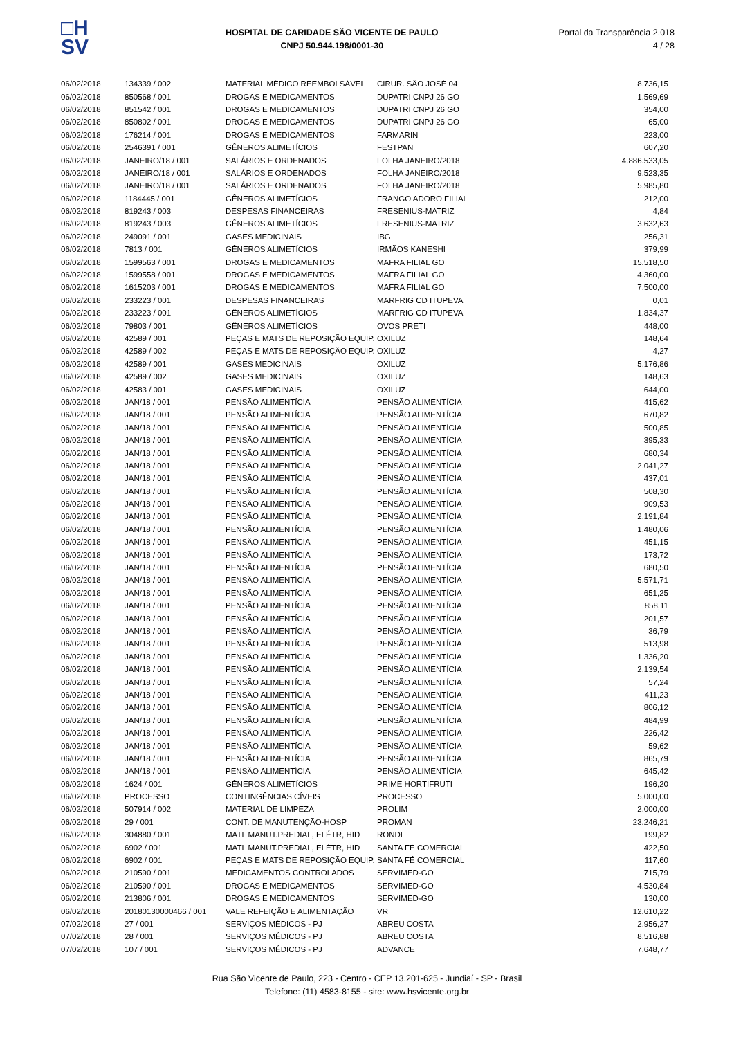□H
SV
HOSPITAL DE CARIDADE SÃO VICENTE DE PAULO
CNPJ 50.944.198/0001-30
Portal da Transparência 2.018
4 / 28
| 06/02/2018 | 134339 / 002 | MATERIAL MÉDICO REEMBOLSÁVEL | CIRUR. SÃO JOSÉ 04 | 8.736,15 |
| 06/02/2018 | 850568 / 001 | DROGAS E MEDICAMENTOS | DUPATRI CNPJ 26 GO | 1.569,69 |
| 06/02/2018 | 851542 / 001 | DROGAS E MEDICAMENTOS | DUPATRI CNPJ 26 GO | 354,00 |
| 06/02/2018 | 850802 / 001 | DROGAS E MEDICAMENTOS | DUPATRI CNPJ 26 GO | 65,00 |
| 06/02/2018 | 176214 / 001 | DROGAS E MEDICAMENTOS | FARMARIN | 223,00 |
| 06/02/2018 | 2546391 / 001 | GÊNEROS ALIMETÍCIOS | FESTPAN | 607,20 |
| 06/02/2018 | JANEIRO/18 / 001 | SALÁRIOS E ORDENADOS | FOLHA JANEIRO/2018 | 4.886.533,05 |
| 06/02/2018 | JANEIRO/18 / 001 | SALÁRIOS E ORDENADOS | FOLHA JANEIRO/2018 | 9.523,35 |
| 06/02/2018 | JANEIRO/18 / 001 | SALÁRIOS E ORDENADOS | FOLHA JANEIRO/2018 | 5.985,80 |
| 06/02/2018 | 1184445 / 001 | GÊNEROS ALIMETÍCIOS | FRANGO ADORO FILIAL | 212,00 |
| 06/02/2018 | 819243 / 003 | DESPESAS FINANCEIRAS | FRESENIUS-MATRIZ | 4,84 |
| 06/02/2018 | 819243 / 003 | GÊNEROS ALIMETÍCIOS | FRESENIUS-MATRIZ | 3.632,63 |
| 06/02/2018 | 249091 / 001 | GASES MEDICINAIS | IBG | 256,31 |
| 06/02/2018 | 7813 / 001 | GÊNEROS ALIMETÍCIOS | IRMÃOS KANESHI | 379,99 |
| 06/02/2018 | 1599563 / 001 | DROGAS E MEDICAMENTOS | MAFRA FILIAL GO | 15.518,50 |
| 06/02/2018 | 1599558 / 001 | DROGAS E MEDICAMENTOS | MAFRA FILIAL GO | 4.360,00 |
| 06/02/2018 | 1615203 / 001 | DROGAS E MEDICAMENTOS | MAFRA FILIAL GO | 7.500,00 |
| 06/02/2018 | 233223 / 001 | DESPESAS FINANCEIRAS | MARFRIG CD ITUPEVA | 0,01 |
| 06/02/2018 | 233223 / 001 | GÊNEROS ALIMETÍCIOS | MARFRIG CD ITUPEVA | 1.834,37 |
| 06/02/2018 | 79803 / 001 | GÊNEROS ALIMETÍCIOS | OVOS PRETI | 448,00 |
| 06/02/2018 | 42589 / 001 | PEÇAS E MATS DE REPOSIÇÃO EQUIP. | OXILUZ | 148,64 |
| 06/02/2018 | 42589 / 002 | PEÇAS E MATS DE REPOSIÇÃO EQUIP. | OXILUZ | 4,27 |
| 06/02/2018 | 42589 / 001 | GASES MEDICINAIS | OXILUZ | 5.176,86 |
| 06/02/2018 | 42589 / 002 | GASES MEDICINAIS | OXILUZ | 148,63 |
| 06/02/2018 | 42583 / 001 | GASES MEDICINAIS | OXILUZ | 644,00 |
| 06/02/2018 | JAN/18 / 001 | PENSÃO ALIMENTÍCIA | PENSÃO ALIMENTÍCIA | 415,62 |
| 06/02/2018 | JAN/18 / 001 | PENSÃO ALIMENTÍCIA | PENSÃO ALIMENTÍCIA | 670,82 |
| 06/02/2018 | JAN/18 / 001 | PENSÃO ALIMENTÍCIA | PENSÃO ALIMENTÍCIA | 500,85 |
| 06/02/2018 | JAN/18 / 001 | PENSÃO ALIMENTÍCIA | PENSÃO ALIMENTÍCIA | 395,33 |
| 06/02/2018 | JAN/18 / 001 | PENSÃO ALIMENTÍCIA | PENSÃO ALIMENTÍCIA | 680,34 |
| 06/02/2018 | JAN/18 / 001 | PENSÃO ALIMENTÍCIA | PENSÃO ALIMENTÍCIA | 2.041,27 |
| 06/02/2018 | JAN/18 / 001 | PENSÃO ALIMENTÍCIA | PENSÃO ALIMENTÍCIA | 437,01 |
| 06/02/2018 | JAN/18 / 001 | PENSÃO ALIMENTÍCIA | PENSÃO ALIMENTÍCIA | 508,30 |
| 06/02/2018 | JAN/18 / 001 | PENSÃO ALIMENTÍCIA | PENSÃO ALIMENTÍCIA | 909,53 |
| 06/02/2018 | JAN/18 / 001 | PENSÃO ALIMENTÍCIA | PENSÃO ALIMENTÍCIA | 2.191,84 |
| 06/02/2018 | JAN/18 / 001 | PENSÃO ALIMENTÍCIA | PENSÃO ALIMENTÍCIA | 1.480,06 |
| 06/02/2018 | JAN/18 / 001 | PENSÃO ALIMENTÍCIA | PENSÃO ALIMENTÍCIA | 451,15 |
| 06/02/2018 | JAN/18 / 001 | PENSÃO ALIMENTÍCIA | PENSÃO ALIMENTÍCIA | 173,72 |
| 06/02/2018 | JAN/18 / 001 | PENSÃO ALIMENTÍCIA | PENSÃO ALIMENTÍCIA | 680,50 |
| 06/02/2018 | JAN/18 / 001 | PENSÃO ALIMENTÍCIA | PENSÃO ALIMENTÍCIA | 5.571,71 |
| 06/02/2018 | JAN/18 / 001 | PENSÃO ALIMENTÍCIA | PENSÃO ALIMENTÍCIA | 651,25 |
| 06/02/2018 | JAN/18 / 001 | PENSÃO ALIMENTÍCIA | PENSÃO ALIMENTÍCIA | 858,11 |
| 06/02/2018 | JAN/18 / 001 | PENSÃO ALIMENTÍCIA | PENSÃO ALIMENTÍCIA | 201,57 |
| 06/02/2018 | JAN/18 / 001 | PENSÃO ALIMENTÍCIA | PENSÃO ALIMENTÍCIA | 36,79 |
| 06/02/2018 | JAN/18 / 001 | PENSÃO ALIMENTÍCIA | PENSÃO ALIMENTÍCIA | 513,98 |
| 06/02/2018 | JAN/18 / 001 | PENSÃO ALIMENTÍCIA | PENSÃO ALIMENTÍCIA | 1.336,20 |
| 06/02/2018 | JAN/18 / 001 | PENSÃO ALIMENTÍCIA | PENSÃO ALIMENTÍCIA | 2.139,54 |
| 06/02/2018 | JAN/18 / 001 | PENSÃO ALIMENTÍCIA | PENSÃO ALIMENTÍCIA | 57,24 |
| 06/02/2018 | JAN/18 / 001 | PENSÃO ALIMENTÍCIA | PENSÃO ALIMENTÍCIA | 411,23 |
| 06/02/2018 | JAN/18 / 001 | PENSÃO ALIMENTÍCIA | PENSÃO ALIMENTÍCIA | 806,12 |
| 06/02/2018 | JAN/18 / 001 | PENSÃO ALIMENTÍCIA | PENSÃO ALIMENTÍCIA | 484,99 |
| 06/02/2018 | JAN/18 / 001 | PENSÃO ALIMENTÍCIA | PENSÃO ALIMENTÍCIA | 226,42 |
| 06/02/2018 | JAN/18 / 001 | PENSÃO ALIMENTÍCIA | PENSÃO ALIMENTÍCIA | 59,62 |
| 06/02/2018 | JAN/18 / 001 | PENSÃO ALIMENTÍCIA | PENSÃO ALIMENTÍCIA | 865,79 |
| 06/02/2018 | JAN/18 / 001 | PENSÃO ALIMENTÍCIA | PENSÃO ALIMENTÍCIA | 645,42 |
| 06/02/2018 | 1624 / 001 | GÊNEROS ALIMETÍCIOS | PRIME HORTIFRUTI | 196,20 |
| 06/02/2018 | PROCESSO | CONTINGÊNCIAS CÍVEIS | PROCESSO | 5.000,00 |
| 06/02/2018 | 507914 / 002 | MATERIAL DE LIMPEZA | PROLIM | 2.000,00 |
| 06/02/2018 | 29 / 001 | CONT. DE MANUTENÇÃO-HOSP | PROMAN | 23.246,21 |
| 06/02/2018 | 304880 / 001 | MATL MANUT.PREDIAL, ELÉTR, HID | RONDI | 199,82 |
| 06/02/2018 | 6902 / 001 | MATL MANUT.PREDIAL, ELÉTR, HID | SANTA FÉ COMERCIAL | 422,50 |
| 06/02/2018 | 6902 / 001 | PEÇAS E MATS DE REPOSIÇÃO EQUIP. | SANTA FÉ COMERCIAL | 117,60 |
| 06/02/2018 | 210590 / 001 | MEDICAMENTOS CONTROLADOS | SERVIMED-GO | 715,79 |
| 06/02/2018 | 210590 / 001 | DROGAS E MEDICAMENTOS | SERVIMED-GO | 4.530,84 |
| 06/02/2018 | 213806 / 001 | DROGAS E MEDICAMENTOS | SERVIMED-GO | 130,00 |
| 06/02/2018 | 20180130000466 / 001 | VALE REFEIÇÃO E ALIMENTAÇÃO | VR | 12.610,22 |
| 07/02/2018 | 27 / 001 | SERVIÇOS MÉDICOS - PJ | ABREU COSTA | 2.956,27 |
| 07/02/2018 | 28 / 001 | SERVIÇOS MÉDICOS - PJ | ABREU COSTA | 8.516,88 |
| 07/02/2018 | 107 / 001 | SERVIÇOS MÉDICOS - PJ | ADVANCE | 7.648,77 |
Rua São Vicente de Paulo, 223 - Centro - CEP 13.201-625 - Jundiaí - SP - Brasil
Telefone: (11) 4583-8155 - site: www.hsvicente.org.br